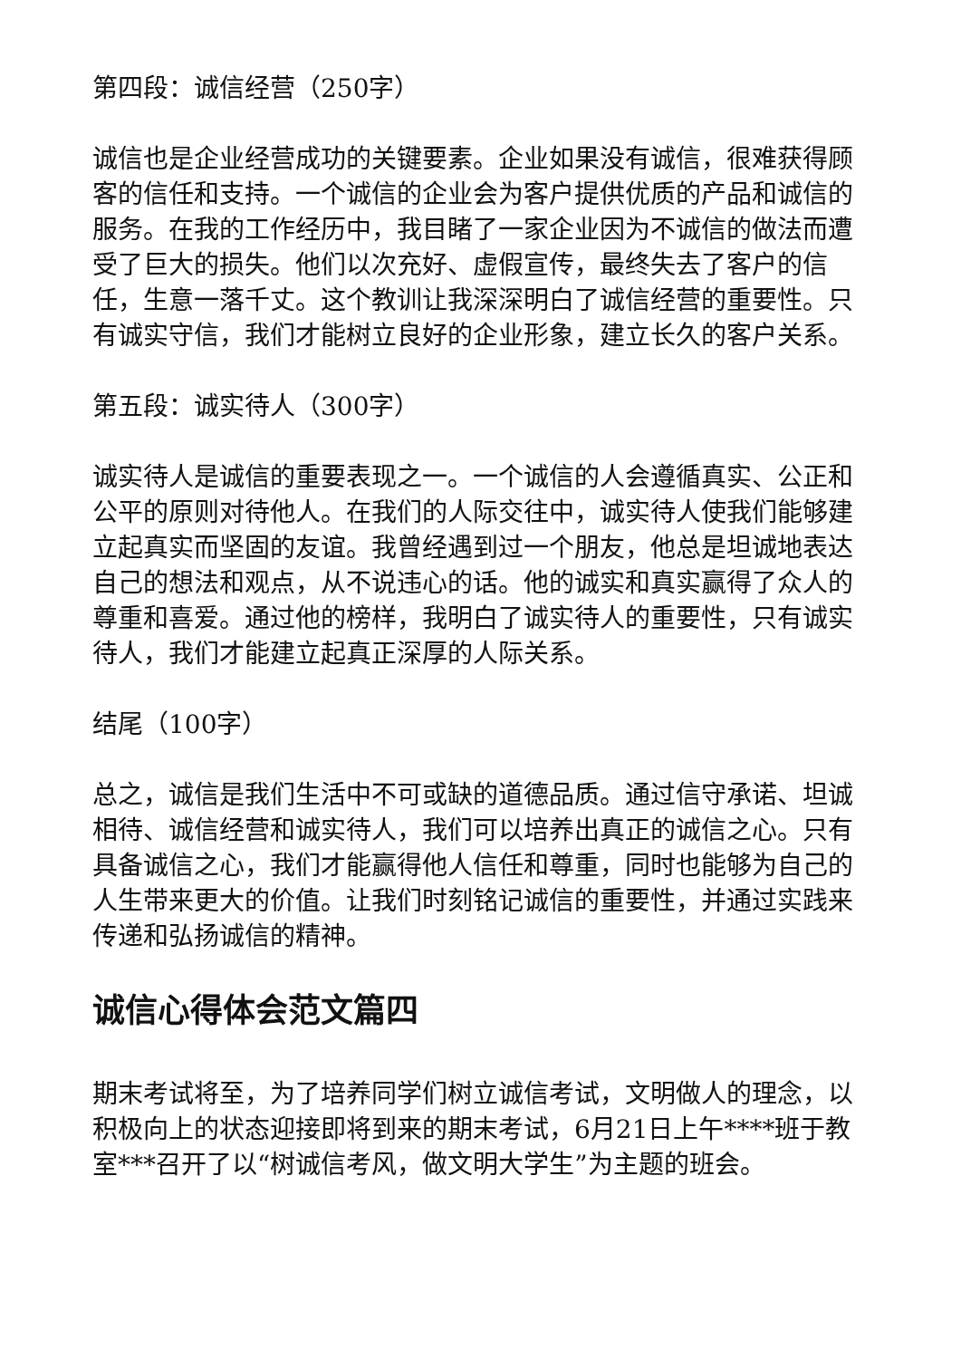第四段：诚信经营（250字）
诚信也是企业经营成功的关键要素。企业如果没有诚信，很难获得顾客的信任和支持。一个诚信的企业会为客户提供优质的产品和诚信的服务。在我的工作经历中，我目睹了一家企业因为不诚信的做法而遭受了巨大的损失。他们以次充好、虚假宣传，最终失去了客户的信任，生意一落千丈。这个教训让我深深明白了诚信经营的重要性。只有诚实守信，我们才能树立良好的企业形象，建立长久的客户关系。
第五段：诚实待人（300字）
诚实待人是诚信的重要表现之一。一个诚信的人会遵循真实、公正和公平的原则对待他人。在我们的人际交往中，诚实待人使我们能够建立起真实而坚固的友谊。我曾经遇到过一个朋友，他总是坦诚地表达自己的想法和观点，从不说违心的话。他的诚实和真实赢得了众人的尊重和喜爱。通过他的榜样，我明白了诚实待人的重要性，只有诚实待人，我们才能建立起真正深厚的人际关系。
结尾（100字）
总之，诚信是我们生活中不可或缺的道德品质。通过信守承诺、坦诚相待、诚信经营和诚实待人，我们可以培养出真正的诚信之心。只有具备诚信之心，我们才能赢得他人信任和尊重，同时也能够为自己的人生带来更大的价值。让我们时刻铭记诚信的重要性，并通过实践来传递和弘扬诚信的精神。
诚信心得体会范文篇四
期末考试将至，为了培养同学们树立诚信考试，文明做人的理念，以积极向上的状态迎接即将到来的期末考试，6月21日上午****班于教室***召开了以“树诚信考风，做文明大学生”为主题的班会。